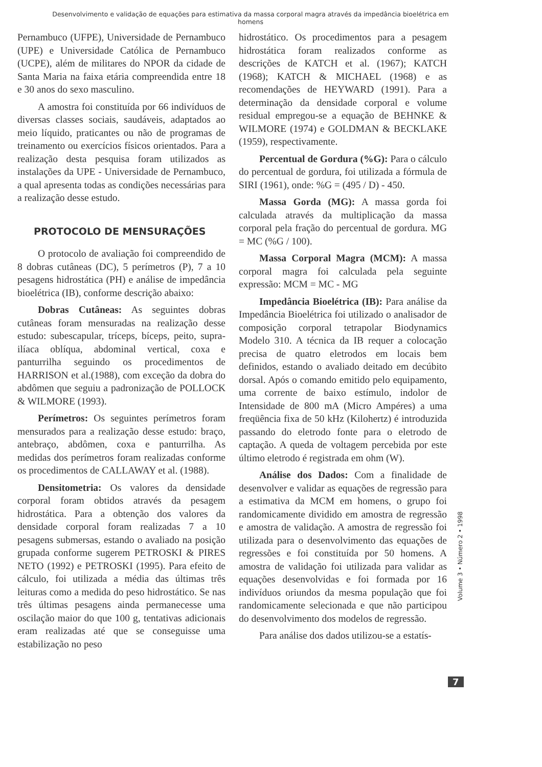Desenvolvimento e validação de equações para estimativa da massa corporal magra através da impedância bioelétrica em homens
Pernambuco (UFPE), Universidade de Pernambuco (UPE) e Universidade Católica de Pernambuco (UCPE), além de militares do NPOR da cidade de Santa Maria na faixa etária compreendida entre 18 e 30 anos do sexo masculino.
A amostra foi constituída por 66 indivíduos de diversas classes sociais, saudáveis, adaptados ao meio líquido, praticantes ou não de programas de treinamento ou exercícios físicos orientados. Para a realização desta pesquisa foram utilizados as instalações da UPE - Universidade de Pernambuco, a qual apresenta todas as condições necessárias para a realização desse estudo.
PROTOCOLO DE MENSURAÇÕES
O protocolo de avaliação foi compreendido de 8 dobras cutâneas (DC), 5 perímetros (P), 7 a 10 pesagens hidrostática (PH) e análise de impedância bioelétrica (IB), conforme descrição abaixo:
Dobras Cutâneas: As seguintes dobras cutâneas foram mensuradas na realização desse estudo: subescapular, tríceps, bíceps, peito, supra-ilíaca oblíqua, abdominal vertical, coxa e panturrilha seguindo os procedimentos de HARRISON et al.(1988), com exceção da dobra do abdômen que seguiu a padronização de POLLOCK & WILMORE (1993).
Perímetros: Os seguintes perímetros foram mensurados para a realização desse estudo: braço, antebraço, abdômen, coxa e panturrilha. As medidas dos perímetros foram realizadas conforme os procedimentos de CALLAWAY et al. (1988).
Densitometria: Os valores da densidade corporal foram obtidos através da pesagem hidrostática. Para a obtenção dos valores da densidade corporal foram realizadas 7 a 10 pesagens submersas, estando o avaliado na posição grupada conforme sugerem PETROSKI & PIRES NETO (1992) e PETROSKI (1995). Para efeito de cálculo, foi utilizada a média das últimas três leituras como a medida do peso hidrostático. Se nas três últimas pesagens ainda permanecesse uma oscilação maior do que 100 g, tentativas adicionais eram realizadas até que se conseguisse uma estabilização no peso
hidrostático. Os procedimentos para a pesagem hidrostática foram realizados conforme as descrições de KATCH et al. (1967); KATCH (1968); KATCH & MICHAEL (1968) e as recomendações de HEYWARD (1991). Para a determinação da densidade corporal e volume residual empregou-se a equação de BEHNKE & WILMORE (1974) e GOLDMAN & BECKLAKE (1959), respectivamente.
Percentual de Gordura (%G): Para o cálculo do percentual de gordura, foi utilizada a fórmula de SIRI (1961), onde: %G = (495 / D) - 450.
Massa Gorda (MG): A massa gorda foi calculada através da multiplicação da massa corporal pela fração do percentual de gordura. MG = MC (%G / 100).
Massa Corporal Magra (MCM): A massa corporal magra foi calculada pela seguinte expressão: MCM = MC - MG
Impedância Bioelétrica (IB): Para análise da Impedância Bioelétrica foi utilizado o analisador de composição corporal tetrapolar Biodynamics Modelo 310. A técnica da IB requer a colocação precisa de quatro eletrodos em locais bem definidos, estando o avaliado deitado em decúbito dorsal. Após o comando emitido pelo equipamento, uma corrente de baixo estímulo, indolor de Intensidade de 800 mA (Micro Ampéres) a uma freqüência fixa de 50 kHz (Kilohertz) é introduzida passando do eletrodo fonte para o eletrodo de captação. A queda de voltagem percebida por este último eletrodo é registrada em ohm (W).
Análise dos Dados: Com a finalidade de desenvolver e validar as equações de regressão para a estimativa da MCM em homens, o grupo foi randomicamente dividido em amostra de regressão e amostra de validação. A amostra de regressão foi utilizada para o desenvolvimento das equações de regressões e foi constituída por 50 homens. A amostra de validação foi utilizada para validar as equações desenvolvidas e foi formada por 16 indivíduos oriundos da mesma população que foi randomicamente selecionada e que não participou do desenvolvimento dos modelos de regressão.
Para análise dos dados utilizou-se a estatís-
Volume 3 • Número 2 • 1998
7